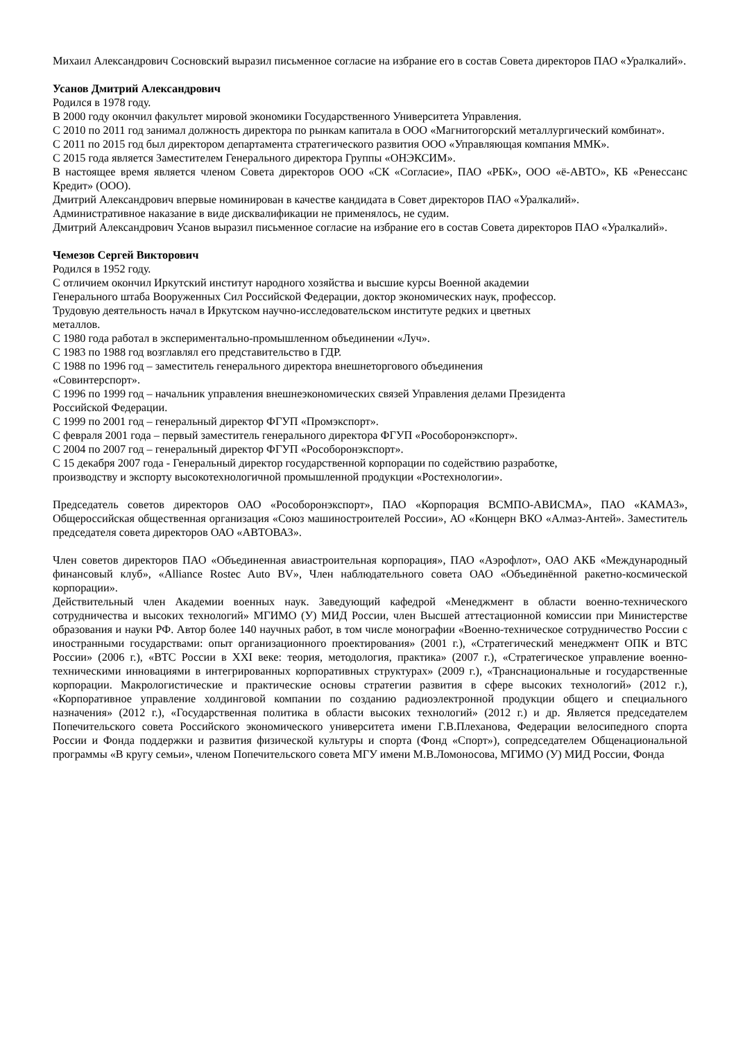Михаил Александрович Сосновский выразил письменное согласие на избрание его в состав Совета директоров ПАО «Уралкалий».
Усанов Дмитрий Александрович
Родился в 1978 году.
В 2000 году окончил факультет мировой экономики Государственного Университета Управления.
С 2010 по 2011 год занимал должность директора по рынкам капитала в ООО «Магнитогорский металлургический комбинат».
С 2011 по 2015 год был директором департамента стратегического развития ООО «Управляющая компания ММК».
С 2015 года является Заместителем Генерального директора Группы «ОНЭКСИМ».
В настоящее время является членом Совета директоров ООО «СК «Согласие», ПАО «РБК», ООО «ё-АВТО», КБ «Ренессанс Кредит» (ООО).
Дмитрий Александрович впервые номинирован в качестве кандидата в Совет директоров ПАО «Уралкалий».
Административное наказание в виде дисквалификации не применялось, не судим.
Дмитрий Александрович Усанов выразил письменное согласие на избрание его в состав Совета директоров ПАО «Уралкалий».
Чемезов Сергей Викторович
Родился в 1952 году.
С отличием окончил Иркутский институт народного хозяйства и высшие курсы Военной академии
Генерального штаба Вооруженных Сил Российской Федерации, доктор экономических наук, профессор.
Трудовую деятельность начал в Иркутском научно-исследовательском институте редких и цветных
металлов.
С 1980 года работал в экспериментально-промышленном объединении «Луч».
С 1983 по 1988 год возглавлял его представительство в ГДР.
С 1988 по 1996 год – заместитель генерального директора внешнеторгового объединения
«Совинтерспорт».
С 1996 по 1999 год – начальник управления внешнеэкономических связей Управления делами Президента
Российской Федерации.
С 1999 по 2001 год – генеральный директор ФГУП «Промэкспорт».
С февраля 2001 года – первый заместитель генерального директора ФГУП «Рособоронэкспорт».
С 2004 по 2007 год – генеральный директор ФГУП «Рособоронэкспорт».
С 15 декабря 2007 года - Генеральный директор государственной корпорации по содействию разработке,
производству и экспорту высокотехнологичной промышленной продукции «Ростехнологии».
Председатель советов директоров ОАО «Рособоронэкспорт», ПАО «Корпорация ВСМПО-АВИСМА», ПАО «КАМАЗ», Общероссийская общественная организация «Союз машиностроителей России», АО «Концерн ВКО «Алмаз-Антей». Заместитель председателя совета директоров ОАО «АВТОВАЗ».
Член советов директоров ПАО «Объединенная авиастроительная корпорация», ПАО «Аэрофлот», ОАО АКБ «Международный финансовый клуб», «Alliance Rostec Auto BV», Член наблюдательного совета ОАО «Объединённой ракетно-космической корпорации».
Действительный член Академии военных наук. Заведующий кафедрой «Менеджмент в области военно-технического сотрудничества и высоких технологий» МГИМО (У) МИД России, член Высшей аттестационной комиссии при Министерстве образования и науки РФ. Автор более 140 научных работ, в том числе монографии «Военно-техническое сотрудничество России с иностранными государствами: опыт организационного проектирования» (2001 г.), «Стратегический менеджмент ОПК и ВТС России» (2006 г.), «ВТС России в XXI веке: теория, методология, практика» (2007 г.), «Стратегическое управление военно-техническими инновациями в интегрированных корпоративных структурах» (2009 г.), «Транснациональные и государственные корпорации. Макрологистические и практические основы стратегии развития в сфере высоких технологий» (2012 г.), «Корпоративное управление холдинговой компании по созданию радиоэлектронной продукции общего и специального назначения» (2012 г.), «Государственная политика в области высоких технологий» (2012 г.) и др. Является председателем Попечительского совета Российского экономического университета имени Г.В.Плеханова, Федерации велосипедного спорта России и Фонда поддержки и развития физической культуры и спорта (Фонд «Спорт»), сопредседателем Общенациональной программы «В кругу семьи», членом Попечительского совета МГУ имени М.В.Ломоносова, МГИМО (У) МИД России, Фонда